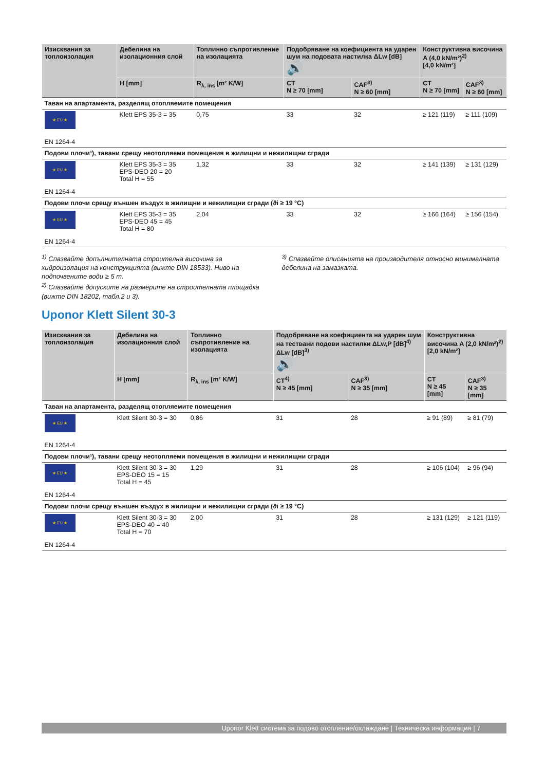| Изисквания за топлоизолация | Дебелина на изолационния слой | Топлинно съпротивление на изолацията | Подобряване на коефициента на ударен шум на подовата настилка ΔLw [dB] 🔊 | | Конструктивна височина A (4,0 kN/m²)<sup>2)</sup> [4,0 kN/m²] | |
| --- | --- | --- | --- | --- | --- | --- |
| | H [mm] | R<sub>λ, ins</sub> [m² K/W] | CT N ≥ 70 [mm] | CAF<sup>3)</sup> N ≥ 60 [mm] | CT N ≥ 70 [mm] | CAF<sup>3)</sup> N ≥ 60 [mm] |
| Таван на апартамента, разделящ отопляемите помещения | | | | | | |
| ★ EU ★ EN 1264-4 | Klett EPS 35-3 = 35 | 0,75 | 33 | 32 | ≥ 121 (119) | ≥ 111 (109) |
| Подови плочи¹), тавани срещу неотопляеми помещения в жилищни и нежилищни сгради | | | | | | |
| ★ EU ★ EN 1264-4 | Klett EPS 35-3 = 35 EPS-DEO 20 = 20 Total H = 55 | 1,32 | 33 | 32 | ≥ 141 (139) | ≥ 131 (129) |
| Подови плочи срещу външен въздух в жилищни и нежилищни сгради (ϑi ≥ 19 °C) | | | | | | |
| ★ EU ★ EN 1264-4 | Klett EPS 35-3 = 35 EPS-DEO 45 = 45 Total H = 80 | 2,04 | 33 | 32 | ≥ 166 (164) | ≥ 156 (154) |
<sup>1)</sup> Спазвайте допълнителната строителна височина за хидроизолация на конструкцията (вижте DIN 18533). Ниво на подпочвените води ≥ 5 m.
<sup>2)</sup> Спазвайте допуските на размерите на строителната площадка (вижте DIN 18202, табл.2 и 3).
<sup>3)</sup> Спазвайте описанията на производителя относно минималната дебелина на замазката.
Uponor Klett Silent 30-3
| Изисквания за топлоизолация | Дебелина на изолационния слой | Топлинно съпротивление на изолацията | Подобряване на коефициента на ударен шум на тествани подови настилки ΔLw,P [dB]<sup>4)</sup> ΔLw [dB]<sup>3)</sup> 🔊 | | Конструктивна височина A (2,0 kN/m²)<sup>2)</sup> [2,0 kN/m²] | |
| --- | --- | --- | --- | --- | --- | --- |
| | H [mm] | R<sub>λ, ins</sub> [m² K/W] | CT<sup>4)</sup> N ≥ 45 [mm] | CAF<sup>3)</sup> N ≥ 35 [mm] | CT N ≥ 45 [mm] | CAF<sup>3)</sup> N ≥ 35 [mm] |
| Таван на апартамента, разделящ отопляемите помещения | | | | | | |
| ★ EU ★ EN 1264-4 | Klett Silent 30-3 = 30 | 0,86 | 31 | 28 | ≥ 91 (89) | ≥ 81 (79) |
| Подови плочи¹), тавани срещу неотопляеми помещения в жилищни и нежилищни сгради | | | | | | |
| ★ EU ★ EN 1264-4 | Klett Silent 30-3 = 30 EPS-DEO 15 = 15 Total H = 45 | 1,29 | 31 | 28 | ≥ 106 (104) | ≥ 96 (94) |
| Подови плочи срещу външен въздух в жилищни и нежилищни сгради (ϑi ≥ 19 °C) | | | | | | |
| ★ EU ★ EN 1264-4 | Klett Silent 30-3 = 30 EPS-DEO 40 = 40 Total H = 70 | 2,00 | 31 | 28 | ≥ 131 (129) | ≥ 121 (119) |
Uponor Klett система за подово отопление/охлаждане | Техническа информация | 7